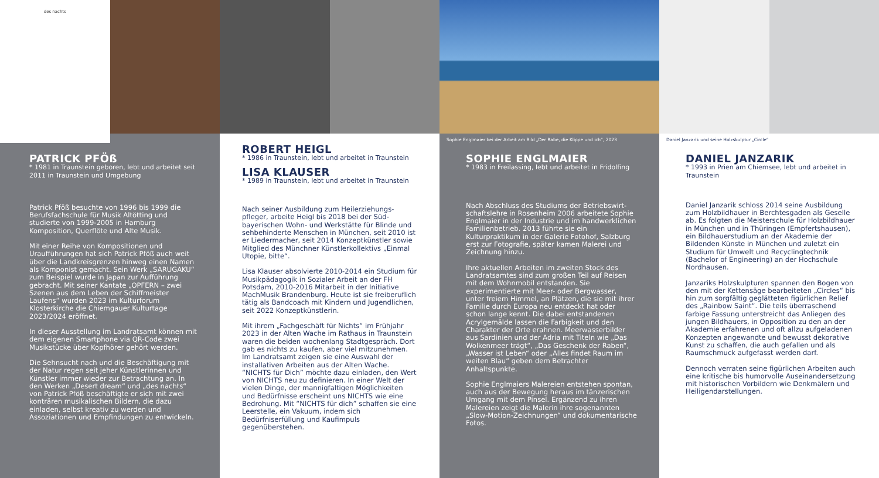des nachts
PATRICK PFÖß
* 1981 in Traunstein geboren, lebt und arbeitet seit 2011 in Traunstein und Umgebung
Patrick Pföß besuchte von 1996 bis 1999 die Berufsfachschule für Musik Altötting und studierte von 1999-2005 in Hamburg Komposition, Querflöte und Alte Musik.
Mit einer Reihe von Kompositionen und Uraufführungen hat sich Patrick Pföß auch weit über die Landkreisgrenzen hinweg einen Namen als Komponist gemacht. Sein Werk „SARUGAKU“ zum Beispiel wurde in Japan zur Aufführung gebracht. Mit seiner Kantate „OPFERN – zwei Szenen aus dem Leben der Schiffmeister Laufens“ wurden 2023 im Kulturforum Klosterkirche die Chiemgauer Kulturtage 2023/2024 eröffnet.
In dieser Ausstellung im Landratsamt können mit dem eigenen Smartphone via QR-Code zwei Musikstücke über Kopfhörer gehört werden.
Die Sehnsucht nach und die Beschäftigung mit der Natur regen seit jeher Künstlerinnen und Künstler immer wieder zur Betrachtung an. In den Werken „Desert dream“ und „des nachts“ von Patrick Pföß beschäftigte er sich mit zwei konträren musikalischen Bildern, die dazu einladen, selbst kreativ zu werden und Assoziationen und Empfindungen zu entwickeln.
ROBERT HEIGL
* 1986 in Traunstein, lebt und arbeitet in Traunstein
LISA KLAUSER
* 1989 in Traunstein, lebt und arbeitet in Traunstein
Nach seiner Ausbildung zum Heilerziehungs­pfleger, arbeite Heigl bis 2018 bei der Süd­bayerischen Wohn- und Werkstätte für Blinde und sehbehinderte Menschen in München, seit 2010 ist er Liedermacher, seit 2014 Konzeptkünstler sowie Mitglied des Münchner Künstlerkollektivs „Einmal Utopie, bitte“.
Lisa Klauser absolvierte 2010-2014 ein Studium für Musikpädagogik in Sozialer Arbeit an der FH Potsdam, 2010-2016 Mitarbeit in der Initiative MachMusik Brandenburg. Heute ist sie freiberuflich tätig als Bandcoach mit Kindern und Jugendlichen, seit 2022 Konzeptkünstlerin.
Mit ihrem „Fachgeschäft für Nichts“ im Frühjahr 2023 in der Alten Wache im Rathaus in Traunstein waren die beiden wochenlang Stadtgespräch. Dort gab es nichts zu kaufen, aber viel mitzunehmen. Im Landratsamt zeigen sie eine Auswahl der installativen Arbeiten aus der Alten Wache. “NICHTS für Dich” möchte dazu einladen, den Wert von NICHTS neu zu definieren. In einer Welt der vielen Dinge, der mannigfaltigen Möglichkeiten und Bedürfnisse erscheint uns NICHTS wie eine Bedrohung. Mit “NICHTS für dich” schaffen sie eine Leerstelle, ein Vakuum, indem sich Bedürfniserfüllung und Kaufimpuls gegenüberstehen.
Sophie Englmaier bei der Arbeit am Bild „Der Rabe, die Klippe und ich“, 2023
SOPHIE ENGLMAIER
* 1983 in Freilassing, lebt und arbeitet in Fridolfing
Nach Abschluss des Studiums der Betriebswirt­schaftslehre in Rosenheim 2006 arbeitete Sophie Englmaier in der Industrie und im handwerklichen Familienbetrieb. 2013 führte sie ein Kulturpraktikum in der Galerie Fotohof, Salzburg erst zur Fotografie, später kamen Malerei und Zeichnung hinzu.
Ihre aktuellen Arbeiten im zweiten Stock des Landratsamtes sind zum großen Teil auf Reisen mit dem Wohnmobil entstanden. Sie experimentierte mit Meer- oder Bergwasser, unter freiem Himmel, an Plätzen, die sie mit ihrer Familie durch Europa neu entdeckt hat oder schon lange kennt. Die dabei entstandenen Acrylgemälde lassen die Farbigkeit und den Charakter der Orte erahnen. Meerwasserbilder aus Sardinien und der Adria mit Titeln wie „Das Wolkenmeer trägt“, „Das Geschenk der Raben“, „Wasser ist Leben“ oder „Alles findet Raum im weiten Blau“ geben dem Betrachter Anhaltspunkte.
Sophie Englmaiers Malereien entstehen spontan, auch aus der Bewegung heraus im tänzerischen Umgang mit dem Pinsel. Ergänzend zu ihren Malereien zeigt die Malerin ihre sogenannten „Slow-Motion-Zeichnungen“ und dokumentarische Fotos.
Daniel Janzarik und seine Holzskulptur „Circle“
DANIEL JANZARIK
* 1993 in Prien am Chiemsee, lebt und arbeitet in Traunstein
Daniel Janzarik schloss 2014 seine Ausbildung zum Holzbildhauer in Berchtesgaden als Geselle ab. Es folgten die Meisterschule für Holzbildhauer in München und in Thüringen (Empfertshausen), ein Bildhauerstudium an der Akademie der Bildenden Künste in München und zuletzt ein Studium für Umwelt und Recyclingtechnik (Bachelor of Engineering) an der Hochschule Nordhausen.
Janzariks Holzskulpturen spannen den Bogen von den mit der Kettensäge bearbeiteten „Circles“ bis hin zum sorgfältig geglätteten figürlichen Relief des „Rainbow Saint“. Die teils überraschend farbige Fassung unterstreicht das Anliegen des jungen Bildhauers, in Opposition zu den an der Akademie erfahrenen und oft allzu aufgeladenen Konzepten angewandte und bewusst dekorative Kunst zu schaffen, die auch gefallen und als Raumschmuck aufgefasst werden darf.
Dennoch verraten seine figürlichen Arbeiten auch eine kritische bis humorvolle Auseinandersetzung mit historischen Vorbildern wie Denkmälern und Heiligendarstellungen.